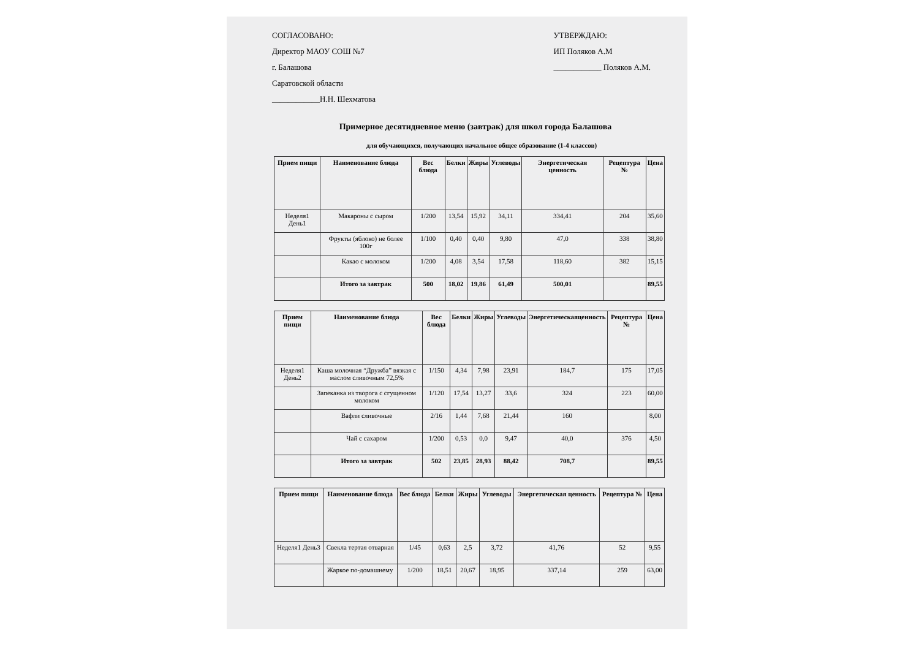СОГЛАСОВАНО:
Директор МАОУ СОШ №7
г. Балашова
Саратовской области
____________Н.Н. Шехматова
УТВЕРЖДАЮ:
ИП Поляков А.М
____________ Поляков А.М.
Примерное десятидневное меню (завтрак) для школ города Балашова
для обучающихся, получающих начальное общее образование (1-4 классов)
| Прием пищи | Наименование блюда | Вес блюда | Белки | Жиры | Углеводы | Энергетическая ценность | Рецептура № | Цена |
| --- | --- | --- | --- | --- | --- | --- | --- | --- |
| Неделя1 День1 | Макароны с сыром | 1/200 | 13,54 | 15,92 | 34,11 | 334,41 | 204 | 35,60 |
| | Фрукты (яблоко) не более 100г | 1/100 | 0,40 | 0,40 | 9,80 | 47,0 | 338 | 38,80 |
| | Какао с молоком | 1/200 | 4,08 | 3,54 | 17,58 | 118,60 | 382 | 15,15 |
| | Итого за завтрак | 500 | 18,02 | 19,86 | 61,49 | 500,01 | | 89,55 |
| Прием пищи | Наименование блюда | Вес блюда | Белки | Жиры | Углеводы | Энергетическаяценность | Рецептура № | Цена |
| --- | --- | --- | --- | --- | --- | --- | --- | --- |
| Неделя1 День2 | Каша молочная “Дружба” вязкая с маслом сливочным 72,5% | 1/150 | 4,34 | 7,98 | 23,91 | 184,7 | 175 | 17,05 |
| | Запеканка из творога с сгущенном молоком | 1/120 | 17,54 | 13,27 | 33,6 | 324 | 223 | 60,00 |
| | Вафли сливочные | 2/16 | 1,44 | 7,68 | 21,44 | 160 | | 8,00 |
| | Чай с сахаром | 1/200 | 0,53 | 0,0 | 9,47 | 40,0 | 376 | 4,50 |
| | Итого за завтрак | 502 | 23,85 | 28,93 | 88,42 | 708,7 | | 89,55 |
| Прием пищи | Наименование блюда | Вес блюда | Белки | Жиры | Углеводы | Энергетическая ценность | Рецептура № | Цена |
| --- | --- | --- | --- | --- | --- | --- | --- | --- |
| Неделя1 День3 | Свекла тертая отварная | 1/45 | 0,63 | 2,5 | 3,72 | 41,76 | 52 | 9,55 |
| | Жаркое по-домашнему | 1/200 | 18,51 | 20,67 | 18,95 | 337,14 | 259 | 63,00 |